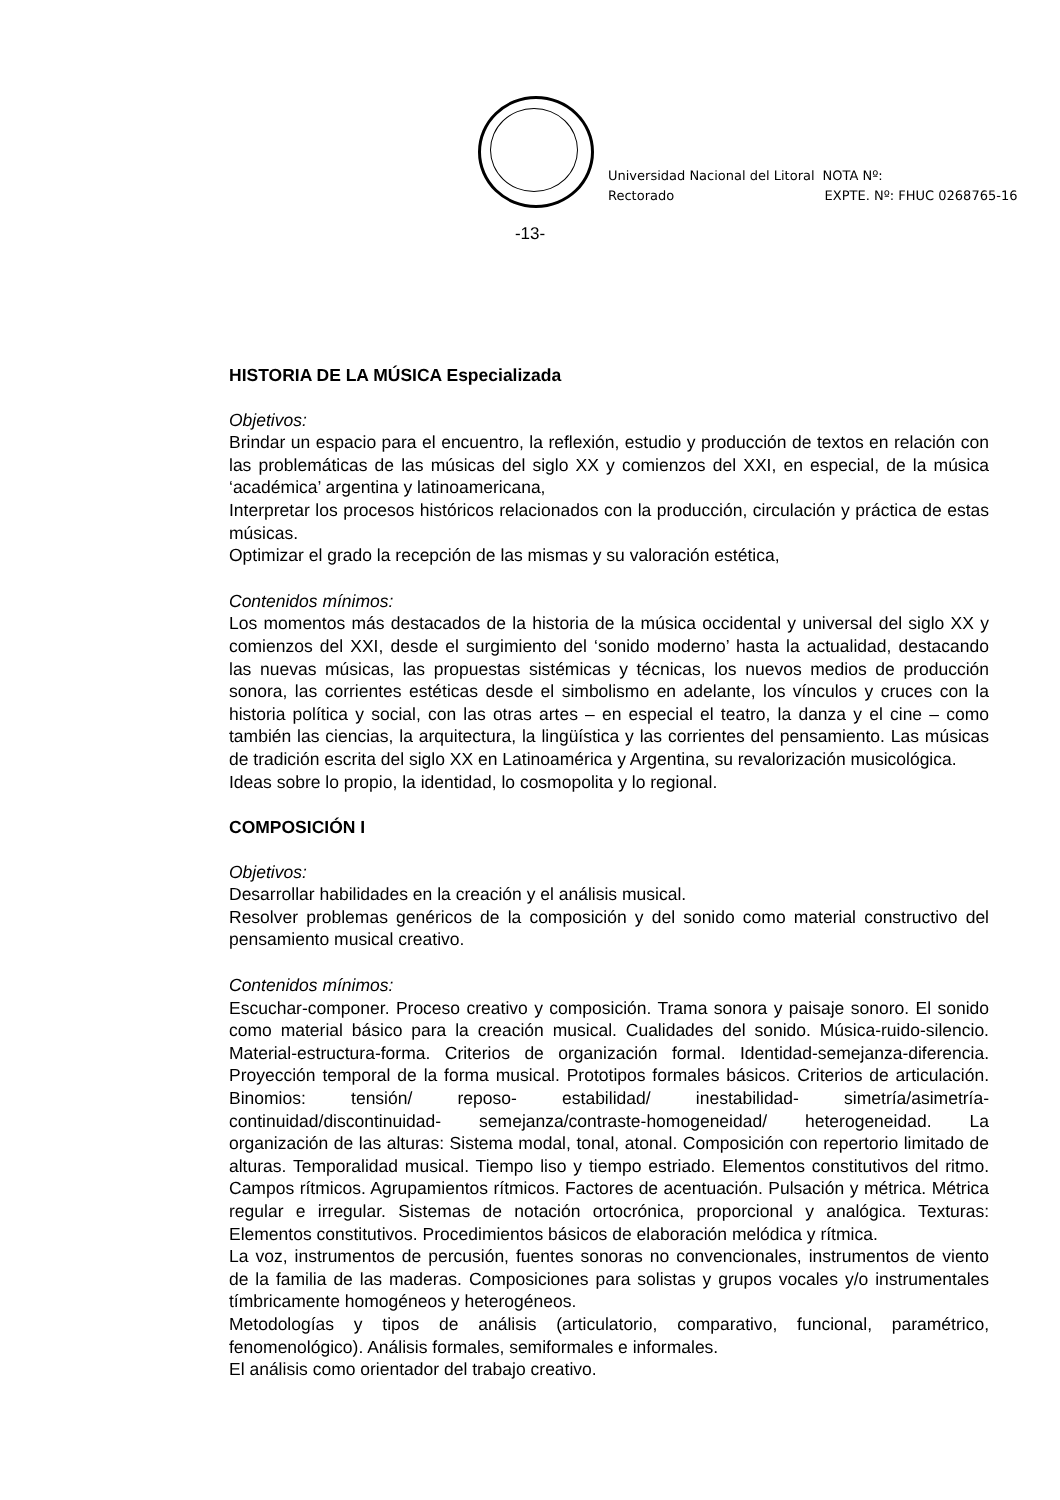Universidad Nacional del Litoral
Rectorado
NOTA Nº:
EXPTE. Nº: FHUC 0268765-16
-13-
HISTORIA DE LA MÚSICA Especializada
Objetivos:
Brindar un espacio para el encuentro, la reflexión, estudio y producción de textos en relación con las problemáticas de las músicas del siglo XX y comienzos del XXI, en especial, de la música ‘académica’ argentina y latinoamericana,
Interpretar los procesos históricos relacionados con la producción, circulación y práctica de estas músicas.
Optimizar el grado la recepción de las mismas y su valoración estética,
Contenidos mínimos:
Los momentos más destacados de la historia de la música occidental y universal del siglo XX y comienzos del XXI, desde el surgimiento del ‘sonido moderno’ hasta la actualidad, destacando las nuevas músicas, las propuestas sistémicas y técnicas, los nuevos medios de producción sonora, las corrientes estéticas desde el simbolismo en adelante, los vínculos y cruces con la historia política y social, con las otras artes – en especial el teatro, la danza y el cine – como también las ciencias, la arquitectura, la lingüística y las corrientes del pensamiento. Las músicas de tradición escrita del siglo XX en Latinoamérica y Argentina, su revalorización musicológica.
Ideas sobre lo propio, la identidad, lo cosmopolita y lo regional.
COMPOSICIÓN I
Objetivos:
Desarrollar habilidades en la creación y el análisis musical.
Resolver problemas genéricos de la composición y del sonido como material constructivo del pensamiento musical creativo.
Contenidos mínimos:
Escuchar-componer. Proceso creativo y composición. Trama sonora y paisaje sonoro. El sonido como material básico para la creación musical. Cualidades del sonido. Música-ruido-silencio. Material-estructura-forma. Criterios de organización formal. Identidad-semejanza-diferencia. Proyección temporal de la forma musical. Prototipos formales básicos. Criterios de articulación. Binomios: tensión/ reposo- estabilidad/ inestabilidad- simetría/asimetría- continuidad/discontinuidad- semejanza/contraste-homogeneidad/ heterogeneidad. La organización de las alturas: Sistema modal, tonal, atonal. Composición con repertorio limitado de alturas. Temporalidad musical. Tiempo liso y tiempo estriado. Elementos constitutivos del ritmo. Campos rítmicos. Agrupamientos rítmicos. Factores de acentuación. Pulsación y métrica. Métrica regular e irregular. Sistemas de notación ortocrónica, proporcional y analógica. Texturas: Elementos constitutivos. Procedimientos básicos de elaboración melódica y rítmica.
La voz, instrumentos de percusión, fuentes sonoras no convencionales, instrumentos de viento de la familia de las maderas. Composiciones para solistas y grupos vocales y/o instrumentales tímbricamente homogéneos y heterogéneos.
Metodologías y tipos de análisis (articulatorio, comparativo, funcional, paramétrico, fenomenológico). Análisis formales, semiformales e informales.
El análisis como orientador del trabajo creativo.